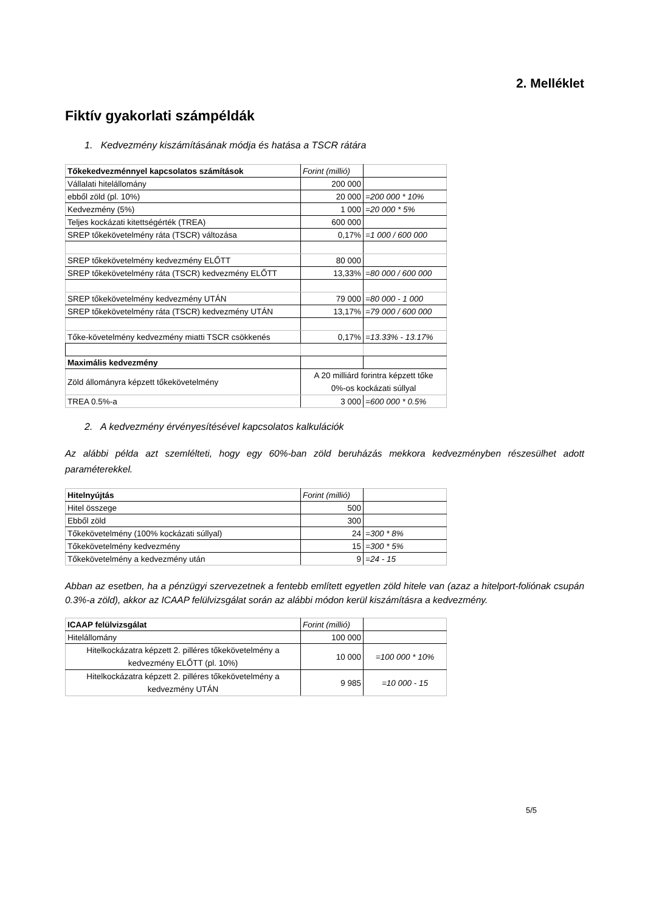2. Melléklet
Fiktív gyakorlati számpéldák
1. Kedvezmény kiszámításának módja és hatása a TSCR rátára
| Tőkekedvezménnyel kapcsolatos számítások | Forint (millió) | |
| Vállalati hitelállomány | 200 000 | |
| ebből zöld (pl. 10%) | 20 000 | =200 000 * 10% |
| Kedvezmény (5%) | 1 000 | =20 000 * 5% |
| Teljes kockázati kitettségérték (TREA) | 600 000 | |
| SREP tőkekövetelmény ráta (TSCR) változása | 0,17% | =1 000 / 600 000 |
| SREP tőkekövetelmény kedvezmény ELŐTT | 80 000 | |
| SREP tőkekövetelmény ráta (TSCR) kedvezmény ELŐTT | 13,33% | =80 000 / 600 000 |
| SREP tőkekövetelmény kedvezmény UTÁN | 79 000 | =80 000 - 1 000 |
| SREP tőkekövetelmény ráta (TSCR) kedvezmény UTÁN | 13,17% | =79 000 / 600 000 |
| Tőke-követelmény kedvezmény miatti TSCR csökkenés | 0,17% | =13.33% - 13.17% |
| Maximális kedvezmény | | |
| Zöld állományra képzett tőkekövetelmény | A 20 milliárd forintra képzett tőke 0%-os kockázati súllyal | |
| TREA 0.5%-a | 3 000 | =600 000 * 0.5% |
2. A kedvezmény érvényesítésével kapcsolatos kalkulációk
Az alábbi példa azt szemlélteti, hogy egy 60%-ban zöld beruházás mekkora kedvezményben részesülhet adott paraméterekkel.
| Hitelnyújtás | Forint (millió) | |
| Hitel összege | 500 | |
| Ebből zöld | 300 | |
| Tőkekövetelmény (100% kockázati súllyal) | 24 | =300 * 8% |
| Tőkekövetelmény kedvezmény | 15 | =300 * 5% |
| Tőkekövetelmény a kedvezmény után | 9 | =24 - 15 |
Abban az esetben, ha a pénzügyi szervezetnek a fentebb említett egyetlen zöld hitele van (azaz a hitelport-foliónak csupán 0.3%-a zöld), akkor az ICAAP felülvizsgálat során az alábbi módon kerül kiszámításra a kedvezmény.
| ICAAP felülvizsgálat | Forint (millió) | |
| Hitelállomány | 100 000 | |
| Hitelkockázatra képzett 2. pilléres tőkekövetelmény a kedvezmény ELŐTT (pl. 10%) | 10 000 | =100 000 * 10% |
| Hitelkockázatra képzett 2. pilléres tőkekövetelmény a kedvezmény UTÁN | 9 985 | =10 000 - 15 |
5/5